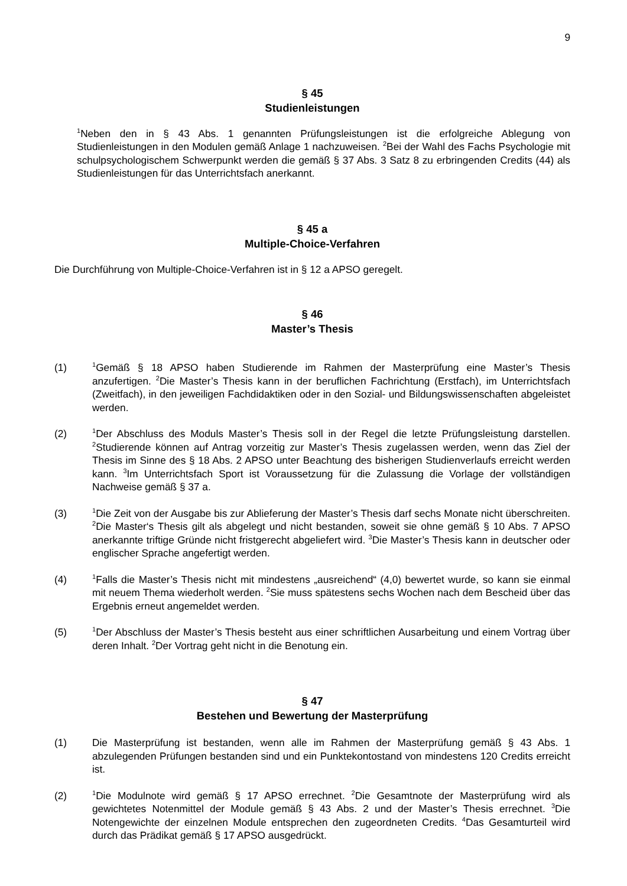9
§ 45
Studienleistungen
<sup>1</sup> Neben den in § 43 Abs. 1 genannten Prüfungsleistungen ist die erfolgreiche Ablegung von Studienleistungen in den Modulen gemäß Anlage 1 nachzuweisen. <sup>2</sup>Bei der Wahl des Fachs Psychologie mit schulpsychologischem Schwerpunkt werden die gemäß § 37 Abs. 3 Satz 8 zu erbringenden Credits (44) als Studienleistungen für das Unterrichtsfach anerkannt.
§ 45 a
Multiple-Choice-Verfahren
Die Durchführung von Multiple-Choice-Verfahren ist in § 12 a APSO geregelt.
§ 46
Master’s Thesis
(1)
<sup>1</sup> Gemäß § 18 APSO haben Studierende im Rahmen der Masterprüfung eine Master’s Thesis anzufertigen. <sup>2</sup>Die Master’s Thesis kann in der beruflichen Fachrichtung (Erstfach), im Unterrichtsfach (Zweitfach), in den jeweiligen Fachdidaktiken oder in den Sozial- und Bildungswissenschaften abgeleistet werden.
(2)
<sup>1</sup> Der Abschluss des Moduls Master’s Thesis soll in der Regel die letzte Prüfungsleistung darstellen. <sup>2</sup>Studierende können auf Antrag vorzeitig zur Master’s Thesis zugelassen werden, wenn das Ziel der Thesis im Sinne des § 18 Abs. 2 APSO unter Beachtung des bisherigen Studienverlaufs erreicht werden kann. <sup>3</sup>Im Unterrichtsfach Sport ist Voraussetzung für die Zulassung die Vorlage der vollständigen Nachweise gemäß § 37 a.
(3)
<sup>1</sup> Die Zeit von der Ausgabe bis zur Ablieferung der Master’s Thesis darf sechs Monate nicht überschreiten. <sup>2</sup>Die Master‘s Thesis gilt als abgelegt und nicht bestanden, soweit sie ohne gemäß § 10 Abs. 7 APSO anerkannte triftige Gründe nicht fristgerecht abgeliefert wird. <sup>3</sup>Die Master’s Thesis kann in deutscher oder englischer Sprache angefertigt werden.
(4)
<sup>1</sup> Falls die Master’s Thesis nicht mit mindestens „ausreichend“ (4,0) bewertet wurde, so kann sie einmal mit neuem Thema wiederholt werden. <sup>2</sup>Sie muss spätestens sechs Wochen nach dem Bescheid über das Ergebnis erneut angemeldet werden.
(5)
<sup>1</sup> Der Abschluss der Master’s Thesis besteht aus einer schriftlichen Ausarbeitung und einem Vortrag über deren Inhalt. <sup>2</sup>Der Vortrag geht nicht in die Benotung ein.
§ 47
Bestehen und Bewertung der Masterprüfung
(1) Die Masterprüfung ist bestanden, wenn alle im Rahmen der Masterprüfung gemäß § 43 Abs. 1 abzulegenden Prüfungen bestanden sind und ein Punktekontostand von mindestens 120 Credits erreicht ist.
(2)
<sup>1</sup> Die Modulnote wird gemäß § 17 APSO errechnet. <sup>2</sup>Die Gesamtnote der Masterprüfung wird als gewichtetes Notenmittel der Module gemäß § 43 Abs. 2 und der Master’s Thesis errechnet. <sup>3</sup>Die Notengewichte der einzelnen Module entsprechen den zugeordneten Credits. <sup>4</sup>Das Gesamturteil wird durch das Prädikat gemäß § 17 APSO ausgedrückt.